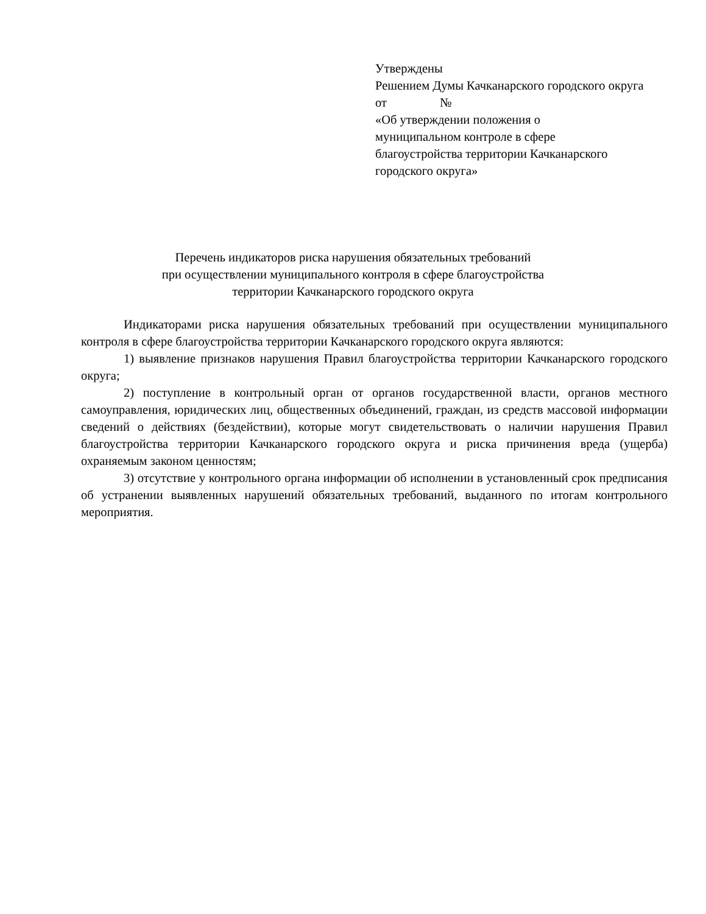Утверждены
Решением Думы Качканарского городского округа
от №
«Об утверждении положения о
муниципальном контроле в сфере
благоустройства территории Качканарского
городского округа»
Перечень индикаторов риска нарушения обязательных требований
при осуществлении муниципального контроля в сфере благоустройства
территории Качканарского городского округа
Индикаторами риска нарушения обязательных требований при осуществлении муниципального контроля в сфере благоустройства территории Качканарского городского округа являются:
1) выявление признаков нарушения Правил благоустройства территории Качканарского городского округа;
2) поступление в контрольный орган от органов государственной власти, органов местного самоуправления, юридических лиц, общественных объединений, граждан, из средств массовой информации сведений о действиях (бездействии), которые могут свидетельствовать о наличии нарушения Правил благоустройства территории Качканарского городского округа и риска причинения вреда (ущерба) охраняемым законом ценностям;
3) отсутствие у контрольного органа информации об исполнении в установленный срок предписания об устранении выявленных нарушений обязательных требований, выданного по итогам контрольного мероприятия.